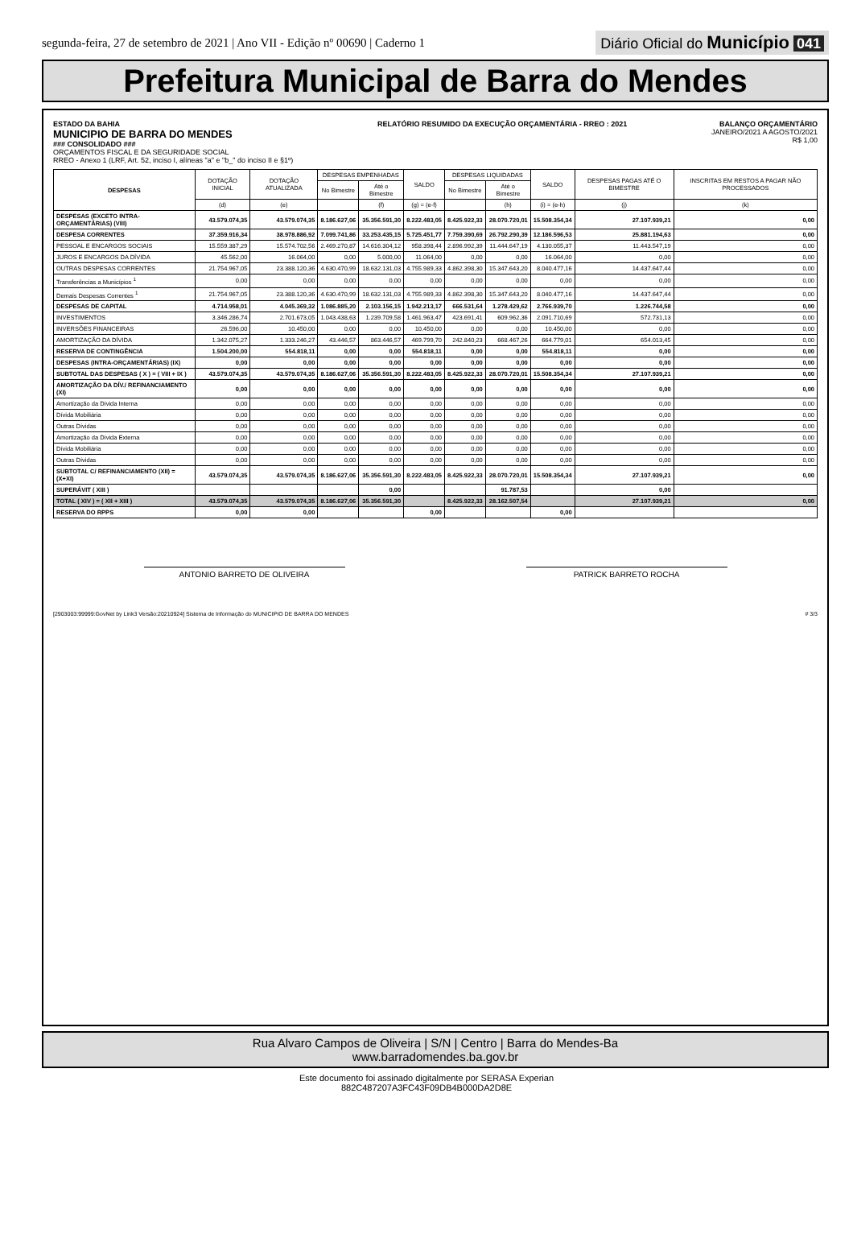segunda-feira, 27 de setembro de 2021 | Ano VII - Edição nº 00690 | Caderno 1
Diário Oficial do Município 041
Prefeitura Municipal de Barra do Mendes
ESTADO DA BAHIA
MUNICIPIO DE BARRA DO MENDES
### CONSOLIDADO ###
ORÇAMENTOS FISCAL E DA SEGURIDADE SOCIAL
RREO - Anexo 1 (LRF, Art. 52, inciso I, alíneas "a" e "b_" do inciso II e §1º)
RELATÓRIO RESUMIDO DA EXECUÇÃO ORÇAMENTÁRIA - RREO : 2021
BALANÇO ORÇAMENTÁRIO
JANEIRO/2021 A AGOSTO/2021
R$ 1,00
| DESPESAS | DOTAÇÃO INICIAL | DOTAÇÃO ATUALIZADA | DESPESAS EMPENHADAS | | SALDO | DESPESAS LIQUIDADAS | | SALDO | DESPESAS PAGAS ATÉ O BIMESTRE | INSCRITAS EM RESTOS A PAGAR NÃO PROCESSADOS |
| --- | --- | --- | --- | --- | --- | --- | --- | --- | --- | --- |
| | | | No Bimestre | Até o Bimestre | | No Bimestre | Até o Bimestre | | | |
| | (d) | (e) | | (f) | (g) = (e-f) | | (h) | (i) = (e-h) | (j) | (k) |
| DESPESAS (EXCETO INTRA-ORÇAMENTÁRIAS) (VIII) | 43.579.074,35 | 43.579.074,35 | 8.186.627,06 | 35.356.591,30 | 8.222.483,05 | 8.425.922,33 | 28.070.720,01 | 15.508.354,34 | 27.107.939,21 | 0,00 |
| DESPESA CORRENTES | 37.359.916,34 | 38.978.886,92 | 7.099.741,86 | 33.253.435,15 | 5.725.451,77 | 7.759.390,69 | 26.792.290,39 | 12.186.596,53 | 25.881.194,63 | 0,00 |
| PESSOAL E ENCARGOS SOCIAIS | 15.559.387,29 | 15.574.702,56 | 2.469.270,87 | 14.616.304,12 | 958.398,44 | 2.896.992,39 | 11.444.647,19 | 4.130.055,37 | 11.443.547,19 | 0,00 |
| JUROS E ENCARGOS DA DÍVIDA | 45.562,00 | 16.064,00 | 0,00 | 5.000,00 | 11.064,00 | 0,00 | 0,00 | 16.064,00 | 0,00 | 0,00 |
| OUTRAS DESPESAS CORRENTES | 21.754.967,05 | 23.388.120,36 | 4.630.470,99 | 18.632.131,03 | 4.755.989,33 | 4.862.398,30 | 15.347.643,20 | 8.040.477,16 | 14.437.647,44 | 0,00 |
| Transferências a Municípios <sup>1</sup> | 0,00 | 0,00 | 0,00 | 0,00 | 0,00 | 0,00 | 0,00 | 0,00 | 0,00 | 0,00 |
| Demais Despesas Correntes <sup>1</sup> | 21.754.967,05 | 23.388.120,36 | 4.630.470,99 | 18.632.131,03 | 4.755.989,33 | 4.862.398,30 | 15.347.643,20 | 8.040.477,16 | 14.437.647,44 | 0,00 |
| DESPESAS DE CAPITAL | 4.714.958,01 | 4.045.369,32 | 1.086.885,20 | 2.103.156,15 | 1.942.213,17 | 666.531,64 | 1.278.429,62 | 2.766.939,70 | 1.226.744,58 | 0,00 |
| INVESTIMENTOS | 3.346.286,74 | 2.701.673,05 | 1.043.438,63 | 1.239.709,58 | 1.461.963,47 | 423.691,41 | 609.962,36 | 2.091.710,69 | 572.731,13 | 0,00 |
| INVERSÕES FINANCEIRAS | 26.596,00 | 10.450,00 | 0,00 | 0,00 | 10.450,00 | 0,00 | 0,00 | 10.450,00 | 0,00 | 0,00 |
| AMORTIZAÇÃO DA DÍVIDA | 1.342.075,27 | 1.333.246,27 | 43.446,57 | 863.446,57 | 469.799,70 | 242.840,23 | 668.467,26 | 664.779,01 | 654.013,45 | 0,00 |
| RESERVA DE CONTINGÊNCIA | 1.504.200,00 | 554.818,11 | 0,00 | 0,00 | 554.818,11 | 0,00 | 0,00 | 554.818,11 | 0,00 | 0,00 |
| DESPESAS (INTRA-ORÇAMENTÁRIAS) (IX) | 0,00 | 0,00 | 0,00 | 0,00 | 0,00 | 0,00 | 0,00 | 0,00 | 0,00 | 0,00 |
| SUBTOTAL DAS DESPESAS ( X ) = ( VIII + IX ) | 43.579.074,35 | 43.579.074,35 | 8.186.627,06 | 35.356.591,30 | 8.222.483,05 | 8.425.922,33 | 28.070.720,01 | 15.508.354,34 | 27.107.939,21 | 0,00 |
| AMORTIZAÇÃO DA DÍV./ REFINANCIAMENTO (XI) | 0,00 | 0,00 | 0,00 | 0,00 | 0,00 | 0,00 | 0,00 | 0,00 | 0,00 | 0,00 |
| Amortização da Dívida Interna | 0,00 | 0,00 | 0,00 | 0,00 | 0,00 | 0,00 | 0,00 | 0,00 | 0,00 | 0,00 |
| Dívida Mobiliária | 0,00 | 0,00 | 0,00 | 0,00 | 0,00 | 0,00 | 0,00 | 0,00 | 0,00 | 0,00 |
| Outras Dívidas | 0,00 | 0,00 | 0,00 | 0,00 | 0,00 | 0,00 | 0,00 | 0,00 | 0,00 | 0,00 |
| Amortização da Dívida Externa | 0,00 | 0,00 | 0,00 | 0,00 | 0,00 | 0,00 | 0,00 | 0,00 | 0,00 | 0,00 |
| Dívida Mobiliária | 0,00 | 0,00 | 0,00 | 0,00 | 0,00 | 0,00 | 0,00 | 0,00 | 0,00 | 0,00 |
| Outras Dívidas | 0,00 | 0,00 | 0,00 | 0,00 | 0,00 | 0,00 | 0,00 | 0,00 | 0,00 | 0,00 |
| SUBTOTAL C/ REFINANCIAMENTO (XII) = (X+XI) | 43.579.074,35 | 43.579.074,35 | 8.186.627,06 | 35.356.591,30 | 8.222.483,05 | 8.425.922,33 | 28.070.720,01 | 15.508.354,34 | 27.107.939,21 | 0,00 |
| SUPERÁVIT ( XIII ) | | | | 0,00 | | | 91.787,53 | | 0,00 | |
| TOTAL ( XIV ) = ( XII + XIII ) | 43.579.074,35 | 43.579.074,35 | 8.186.627,06 | 35.356.591,30 | | 8.425.922,33 | 28.162.507,54 | | 27.107.939,21 | 0,00 |
| RESERVA DO RPPS | 0,00 | 0,00 | | | 0,00 | | | 0,00 | | |
ANTONIO BARRETO DE OLIVEIRA PATRICK BARRETO ROCHA
[2903003:99999:GovNet by Link3 Versão:20210924] Sistema de Informação do MUNICIPIO DE BARRA DO MENDES # 3/3
Rua Alvaro Campos de Oliveira | S/N | Centro | Barra do Mendes-Ba
www.barradomendes.ba.gov.br
Este documento foi assinado digitalmente por SERASA Experian
882C487207A3FC43F09DB4B000DA2D8E